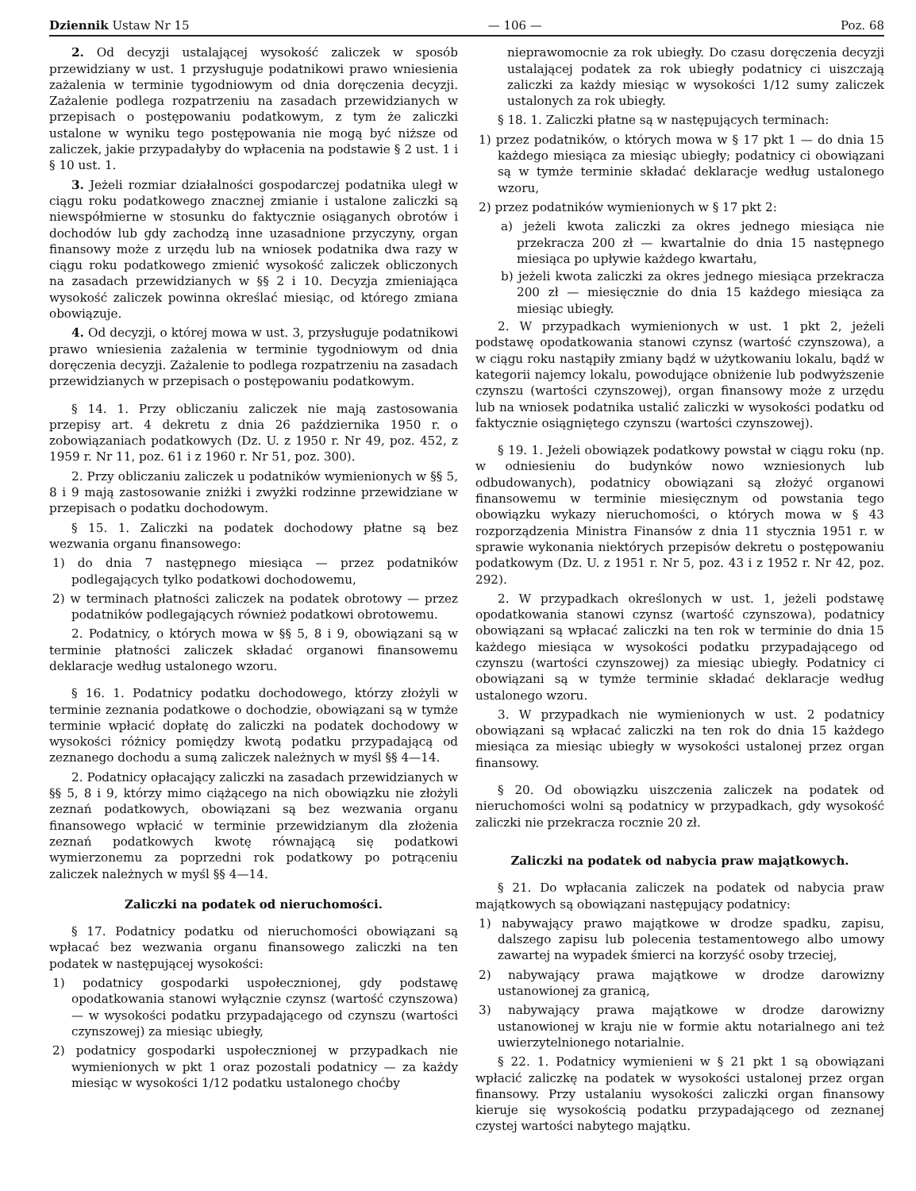Dziennik Ustaw Nr 15 — 106 — Poz. 68
2. Od decyzji ustalającej wysokość zaliczek w sposób przewidziany w ust. 1 przysługuje podatnikowi prawo wniesienia zażalenia w terminie tygodniowym od dnia doręczenia decyzji. Zażalenie podlega rozpatrzeniu na zasadach przewidzianych w przepisach o postępowaniu podatkowym, z tym że zaliczki ustalone w wyniku tego postępowania nie mogą być niższe od zaliczek, jakie przypadałyby do wpłacenia na podstawie § 2 ust. 1 i § 10 ust. 1.
3. Jeżeli rozmiar działalności gospodarczej podatnika uległ w ciągu roku podatkowego znacznej zmianie i ustalone zaliczki są niewspółmierne w stosunku do faktycznie osiąganych obrotów i dochodów lub gdy zachodzą inne uzasadnione przyczyny, organ finansowy może z urzędu lub na wniosek podatnika dwa razy w ciągu roku podatkowego zmienić wysokość zaliczek obliczonych na zasadach przewidzianych w §§ 2 i 10. Decyzja zmieniająca wysokość zaliczek powinna określać miesiąc, od którego zmiana obowiązuje.
4. Od decyzji, o której mowa w ust. 3, przysługuje podatnikowi prawo wniesienia zażalenia w terminie tygodniowym od dnia doręczenia decyzji. Zażalenie to podlega rozpatrzeniu na zasadach przewidzianych w przepisach o postępowaniu podatkowym.
§ 14. 1. Przy obliczaniu zaliczek nie mają zastosowania przepisy art. 4 dekretu z dnia 26 października 1950 r. o zobowiązaniach podatkowych (Dz. U. z 1950 r. Nr 49, poz. 452, z 1959 r. Nr 11, poz. 61 i z 1960 r. Nr 51, poz. 300).
2. Przy obliczaniu zaliczek u podatników wymienionych w §§ 5, 8 i 9 mają zastosowanie zniżki i zwyżki rodzinne przewidziane w przepisach o podatku dochodowym.
§ 15. 1. Zaliczki na podatek dochodowy płatne są bez wezwania organu finansowego:
1) do dnia 7 następnego miesiąca — przez podatników podlegających tylko podatkowi dochodowemu,
2) w terminach płatności zaliczek na podatek obrotowy — przez podatników podlegających również podatkowi obrotowemu.
2. Podatnicy, o których mowa w §§ 5, 8 i 9, obowiązani są w terminie płatności zaliczek składać organowi finansowemu deklaracje według ustalonego wzoru.
§ 16. 1. Podatnicy podatku dochodowego, którzy złożyli w terminie zeznania podatkowe o dochodzie, obowiązani są w tymże terminie wpłacić dopłatę do zaliczki na podatek dochodowy w wysokości różnicy pomiędzy kwotą podatku przypadającą od zeznanego dochodu a sumą zaliczek należnych w myśl §§ 4—14.
2. Podatnicy opłacający zaliczki na zasadach przewidzianych w §§ 5, 8 i 9, którzy mimo ciążącego na nich obowiązku nie złożyli zeznań podatkowych, obowiązani są bez wezwania organu finansowego wpłacić w terminie przewidzianym dla złożenia zeznań podatkowych kwotę równającą się podatkowi wymierzonemu za poprzedni rok podatkowy po potrąceniu zaliczek należnych w myśl §§ 4—14.
Zaliczki na podatek od nieruchomości.
§ 17. Podatnicy podatku od nieruchomości obowiązani są wpłacać bez wezwania organu finansowego zaliczki na ten podatek w następującej wysokości:
1) podatnicy gospodarki uspołecznionej, gdy podstawę opodatkowania stanowi wyłącznie czynsz (wartość czynszowa) — w wysokości podatku przypadającego od czynszu (wartości czynszowej) za miesiąc ubiegły,
2) podatnicy gospodarki uspołecznionej w przypadkach nie wymienionych w pkt 1 oraz pozostali podatnicy — za każdy miesiąc w wysokości 1/12 podatku ustalonego choćby
nieprawomocnie za rok ubiegły. Do czasu doręczenia decyzji ustalającej podatek za rok ubiegły podatnicy ci uiszczają zaliczki za każdy miesiąc w wysokości 1/12 sumy zaliczek ustalonych za rok ubiegły.
§ 18. 1. Zaliczki płatne są w następujących terminach:
1) przez podatników, o których mowa w § 17 pkt 1 — do dnia 15 każdego miesiąca za miesiąc ubiegły; podatnicy ci obowiązani są w tymże terminie składać deklaracje według ustalonego wzoru,
2) przez podatników wymienionych w § 17 pkt 2:
a) jeżeli kwota zaliczki za okres jednego miesiąca nie przekracza 200 zł — kwartalnie do dnia 15 następnego miesiąca po upływie każdego kwartału,
b) jeżeli kwota zaliczki za okres jednego miesiąca przekracza 200 zł — miesięcznie do dnia 15 każdego miesiąca za miesiąc ubiegły.
2. W przypadkach wymienionych w ust. 1 pkt 2, jeżeli podstawę opodatkowania stanowi czynsz (wartość czynszowa), a w ciągu roku nastąpiły zmiany bądź w użytkowaniu lokalu, bądź w kategorii najemcy lokalu, powodujące obniżenie lub podwyższenie czynszu (wartości czynszowej), organ finansowy może z urzędu lub na wniosek podatnika ustalić zaliczki w wysokości podatku od faktycznie osiągniętego czynszu (wartości czynszowej).
§ 19. 1. Jeżeli obowiązek podatkowy powstał w ciągu roku (np. w odniesieniu do budynków nowo wzniesionych lub odbudowanych), podatnicy obowiązani są złożyć organowi finansowemu w terminie miesięcznym od powstania tego obowiązku wykazy nieruchomości, o których mowa w § 43 rozporządzenia Ministra Finansów z dnia 11 stycznia 1951 r. w sprawie wykonania niektórych przepisów dekretu o postępowaniu podatkowym (Dz. U. z 1951 r. Nr 5, poz. 43 i z 1952 r. Nr 42, poz. 292).
2. W przypadkach określonych w ust. 1, jeżeli podstawę opodatkowania stanowi czynsz (wartość czynszowa), podatnicy obowiązani są wpłacać zaliczki na ten rok w terminie do dnia 15 każdego miesiąca w wysokości podatku przypadającego od czynszu (wartości czynszowej) za miesiąc ubiegły. Podatnicy ci obowiązani są w tymże terminie składać deklaracje według ustalonego wzoru.
3. W przypadkach nie wymienionych w ust. 2 podatnicy obowiązani są wpłacać zaliczki na ten rok do dnia 15 każdego miesiąca za miesiąc ubiegły w wysokości ustalonej przez organ finansowy.
§ 20. Od obowiązku uiszczenia zaliczek na podatek od nieruchomości wolni są podatnicy w przypadkach, gdy wysokość zaliczki nie przekracza rocznie 20 zł.
Zaliczki na podatek od nabycia praw majątkowych.
§ 21. Do wpłacania zaliczek na podatek od nabycia praw majątkowych są obowiązani następujący podatnicy:
1) nabywający prawo majątkowe w drodze spadku, zapisu, dalszego zapisu lub polecenia testamentowego albo umowy zawartej na wypadek śmierci na korzyść osoby trzeciej,
2) nabywający prawa majątkowe w drodze darowizny ustanowionej za granicą,
3) nabywający prawa majątkowe w drodze darowizny ustanowionej w kraju nie w formie aktu notarialnego ani też uwierzytelnionego notarialnie.
§ 22. 1. Podatnicy wymienieni w § 21 pkt 1 są obowiązani wpłacić zaliczkę na podatek w wysokości ustalonej przez organ finansowy. Przy ustalaniu wysokości zaliczki organ finansowy kieruje się wysokością podatku przypadającego od zeznanej czystej wartości nabytego majątku.